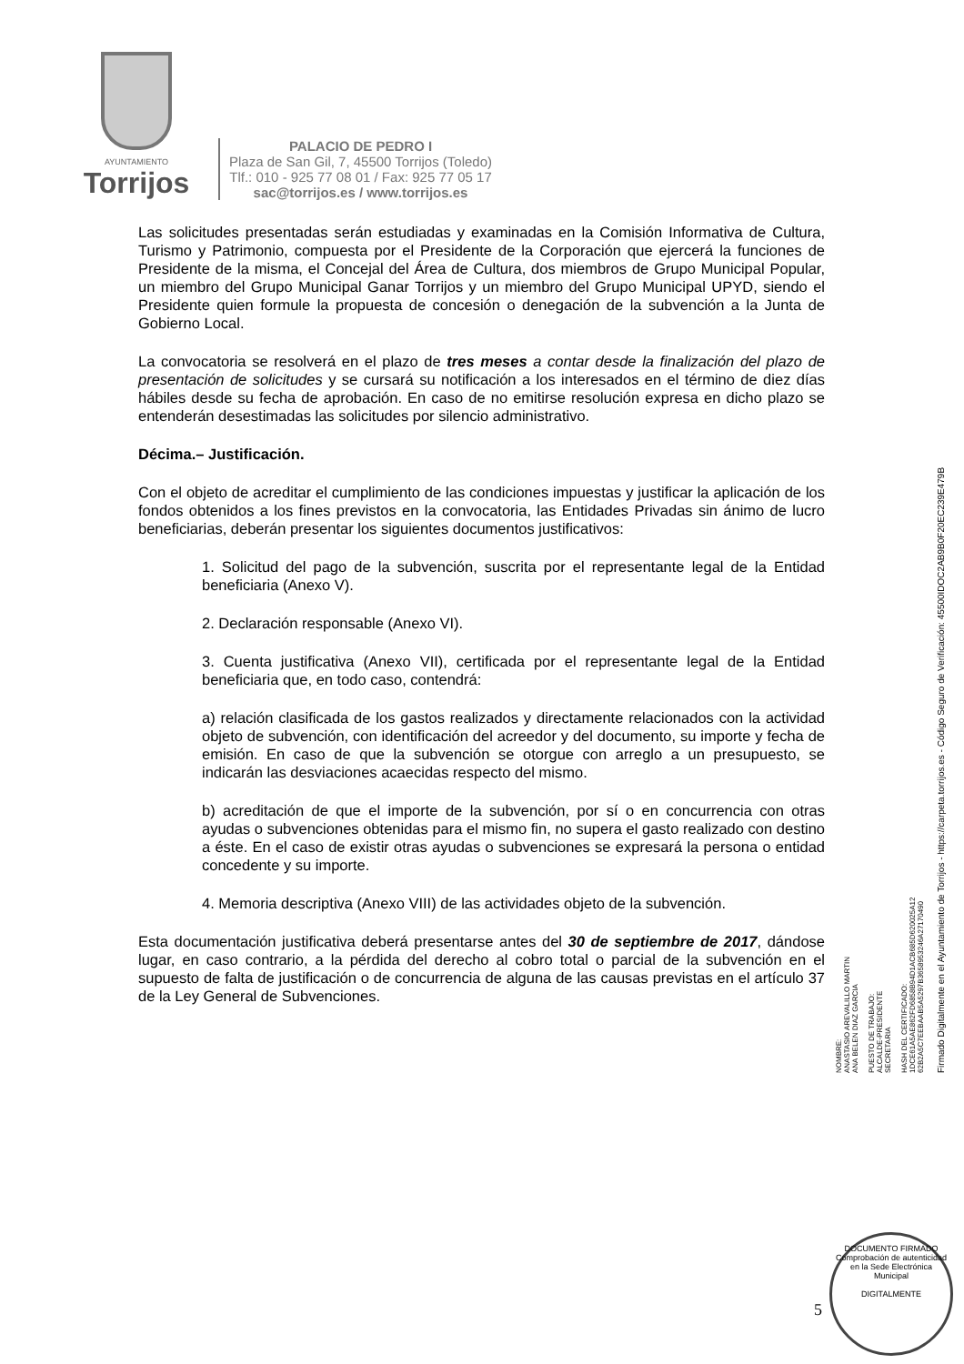AYUNTAMIENTO
Torrijos
PALACIO DE PEDRO I
Plaza de San Gil, 7, 45500 Torrijos (Toledo)
Tlf.: 010 - 925 77 08 01 / Fax: 925 77 05 17
sac@torrijos.es / www.torrijos.es
Las solicitudes presentadas serán estudiadas y examinadas en la Comisión Informativa de Cultura, Turismo y Patrimonio, compuesta por el Presidente de la Corporación que ejercerá la funciones de Presidente de la misma, el Concejal del Área de Cultura, dos miembros de Grupo Municipal Popular, un miembro del Grupo Municipal Ganar Torrijos y un miembro del Grupo Municipal UPYD, siendo el Presidente quien formule la propuesta de concesión o denegación de la subvención a la Junta de Gobierno Local.
La convocatoria se resolverá en el plazo de tres meses a contar desde la finalización del plazo de presentación de solicitudes y se cursará su notificación a los interesados en el término de diez días hábiles desde su fecha de aprobación. En caso de no emitirse resolución expresa en dicho plazo se entenderán desestimadas las solicitudes por silencio administrativo.
Décima.– Justificación.
Con el objeto de acreditar el cumplimiento de las condiciones impuestas y justificar la aplicación de los fondos obtenidos a los fines previstos en la convocatoria, las Entidades Privadas sin ánimo de lucro beneficiarias, deberán presentar los siguientes documentos justificativos:
1. Solicitud del pago de la subvención, suscrita por el representante legal de la Entidad beneficiaria (Anexo V).
2. Declaración responsable (Anexo VI).
3. Cuenta justificativa (Anexo VII), certificada por el representante legal de la Entidad beneficiaria que, en todo caso, contendrá:
a) relación clasificada de los gastos realizados y directamente relacionados con la actividad objeto de subvención, con identificación del acreedor y del documento, su importe y fecha de emisión. En caso de que la subvención se otorgue con arreglo a un presupuesto, se indicarán las desviaciones acaecidas respecto del mismo.
b) acreditación de que el importe de la subvención, por sí o en concurrencia con otras ayudas o subvenciones obtenidas para el mismo fin, no supera el gasto realizado con destino a éste. En el caso de existir otras ayudas o subvenciones se expresará la persona o entidad concedente y su importe.
4. Memoria descriptiva (Anexo VIII) de las actividades objeto de la subvención.
Esta documentación justificativa deberá presentarse antes del 30 de septiembre de 2017, dándose lugar, en caso contrario, a la pérdida del derecho al cobro total o parcial de la subvención en el supuesto de falta de justificación o de concurrencia de alguna de las causas previstas en el artículo 37 de la Ley General de Subvenciones.
Firmado Digitalmente en el Ayuntamiento de Torrijos - https://carpeta.torrijos.es - Código Seguro de Verificación: 45500IDOC2AB9B0F20EC239E479B
NOMBRE:
ANASTASIO AREVALILLO MARTIN
ANA BELEN DIAZ GARCIA
PUESTO DE TRABAJO:
ALCALDE-PRESIDENTE
SECRETARIA
HASH DEL CERTIFICADO:
1DCE61A5AE862FD6858B94D1ACB685D620025A12
62B2A5C7EEBAAB5A5297B3658953246A27170490
5
DOCUMENTO FIRMADO
Comprobación de autenticidad en la Sede Electrónica Municipal
DIGITALMENTE